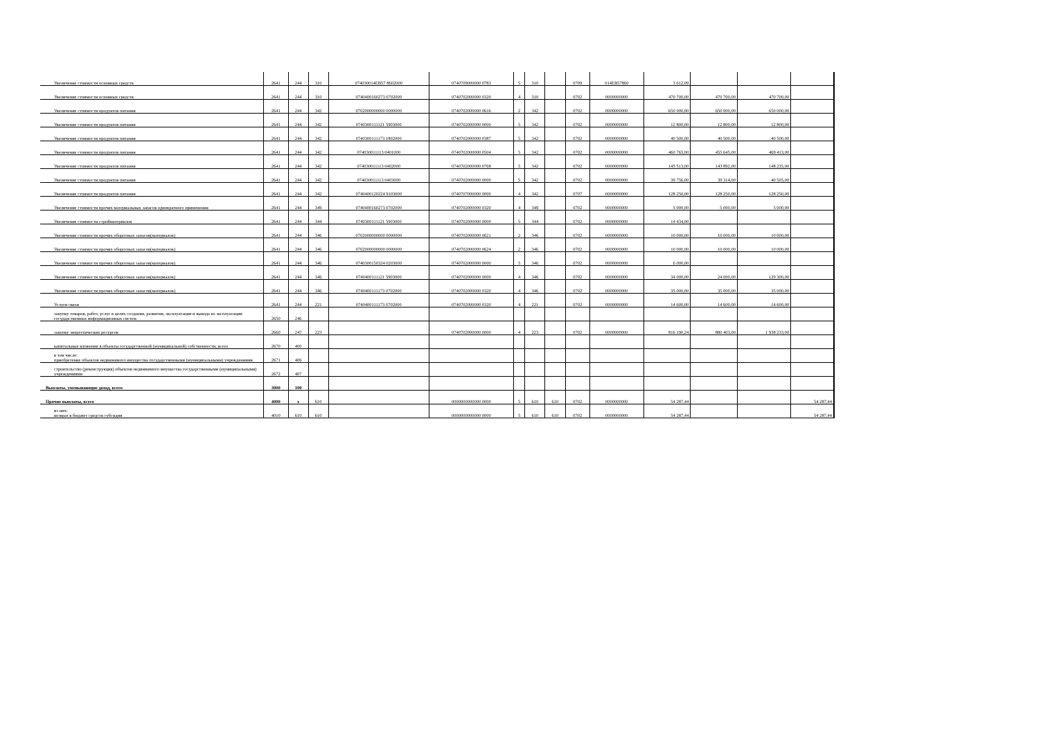| Увеличение стоимости основных средств | 2641 | 244 | 310 | 074030014EB57 8602000 | 0740709000000 0783 | 5 | 310 | | 0709 | 014EB57860 | 3 612,09 | | | |
| Увеличение стоимости основных средств | 2641 | 244 | 310 | 0740400160273 0702000 | 0740702000000 0320 | 4 | 310 | | 0702 | 0000000000 | 470 700,00 | 470 700,00 | 470 700,00 | |
| Увеличение стоимости продуктов питания | 2641 | 244 | 342 | 0702000000000 0000000 | 0740702000000 0616 | 2 | 342 | | 0702 | 0000000000 | 650 000,00 | 650 000,00 | 650 000,00 | |
| Увеличение стоимости продуктов питания | 2641 | 244 | 342 | 0740300111121 5903000 | 0740702000000 0000 | 5 | 342 | | 0702 | 0000000000 | 12 800,00 | 12 800,00 | 12 800,00 | |
| Увеличение стоимости продуктов питания | 2641 | 244 | 342 | 0740300111173 1802000 | 0740702000000 0387 | 5 | 342 | | 0702 | 0000000000 | 40 500,00 | 40 500,00 | 40 500,00 | |
| Увеличение стоимости продуктов питания | 2641 | 244 | 342 | 074030011113 0401000 | 0740702000000 0504 | 5 | 342 | | 0702 | 0000000000 | 460 765,00 | 455 645,00 | 469 413,00 | |
| Увеличение стоимости продуктов питания | 2641 | 244 | 342 | 074030011113 0402000 | 0740702000000 0768 | 5 | 342 | | 0702 | 0000000000 | 145 513,00 | 143 892,00 | 148 235,00 | |
| Увеличение стоимости продуктов питания | 2641 | 244 | 342 | 074030011113 0403000 | 0740702000000 0000 | 5 | 342 | | 0702 | 0000000000 | 39 756,00 | 39 314,00 | 40 505,00 | |
| Увеличение стоимости продуктов питания | 2641 | 244 | 342 | 0740400120224 9103000 | 0740707000000 0000 | 4 | 342 | | 0707 | 0000000000 | 128 250,00 | 128 250,00 | 128 250,00 | |
| Увеличение стоимости прочих материальных запасов однократного применения | 2641 | 244 | 349 | 0740400160273 0702000 | 0740702000000 0320 | 4 | 349 | | 0702 | 0000000000 | 5 000,00 | 5 000,00 | 5 000,00 | |
| Увеличение стоимости стройматериалов | 2641 | 244 | 344 | 0740300111121 5903000 | 0740702000000 0000 | 5 | 344 | | 0702 | 0000000000 | 14 434,00 | | | |
| Увеличение стоимости прочих оборотных запасов(материалов) | 2641 | 244 | 346 | 0702000000000 0000000 | 0740702000000 0621 | 2 | 346 | | 0702 | 0000000000 | 10 000,00 | 10 000,00 | 10 000,00 | |
| Увеличение стоимости прочих оборотных запасов(материалов) | 2641 | 244 | 346 | 0702000000000 0000000 | 0740702000000 0624 | 2 | 346 | | 0702 | 0000000000 | 10 000,00 | 10 000,00 | 10 000,00 | |
| Увеличение стоимости прочих оборотных запасов(материалов) | 2641 | 244 | 346 | 0740300150324 0203000 | 0740702000000 0000 | 5 | 346 | | 0702 | 0000000000 | 6 000,00 | | | |
| Увеличение стоимости прочих оборотных запасов(материалов) | 2641 | 244 | 346 | 0740400111121 5903000 | 0740702000000 0000 | 4 | 346 | | 0702 | 0000000000 | 34 000,00 | 24 000,00 | 129 300,00 | |
| Увеличение стоимости прочих оборотных запасов(материалов) | 2641 | 244 | 346 | 0740400111173 0702000 | 0740702000000 0320 | 4 | 346 | | 0702 | 0000000000 | 35 000,00 | 35 000,00 | 35 000,00 | |
| Услуги связи | 2641 | 244 | 221 | 0740400111173 0702000 | 0740702000000 0320 | 4 | 221 | | 0702 | 0000000000 | 14 600,00 | 14 600,00 | 14 600,00 | |
| закупку товаров, работ, услуг в целях создания, развития, эксплуатации и вывода из эксплуатации государственных информационных систем | 2650 | 246 | | | | | | | | | | | | |
| закупку энергетических ресурсов | 2660 | 247 | 223 | | 0740702000000 0000 | 4 | 223 | | 0702 | 0000000000 | 816 190,24 | 880 403,00 | 1 938 233,00 | |
| капитальные вложения в объекты государственной (муниципальной) собственности, всего | 2670 | 400 | | | | | | | | | | | | |
| в том числе: приобретение объектов недвижимого имущества государственными (муниципальными) учреждениями | 2671 | 406 | | | | | | | | | | | | |
| строительство (реконструкция) объектов недвижимого имущества государственными (муниципальными) учреждениями | 2672 | 407 | | | | | | | | | | | | |
| Выплаты, уменьшающие доход, всего | 3000 | 100 | | | | | | | | | | | | |
| Прочие выплаты, всего | 4000 | x | 610 | | 0000000000000 0000 | 5 | 610 | 610 | 0702 | 0000000000 | 54 287,44 | | | 54 287,44 |
| из них: возврат в бюджет средств субсидии | 4010 | 610 | 610 | | 0000000000000 0000 | 5 | 610 | 610 | 0702 | 0000000000 | 54 287,44 | | | 54 287,44 |